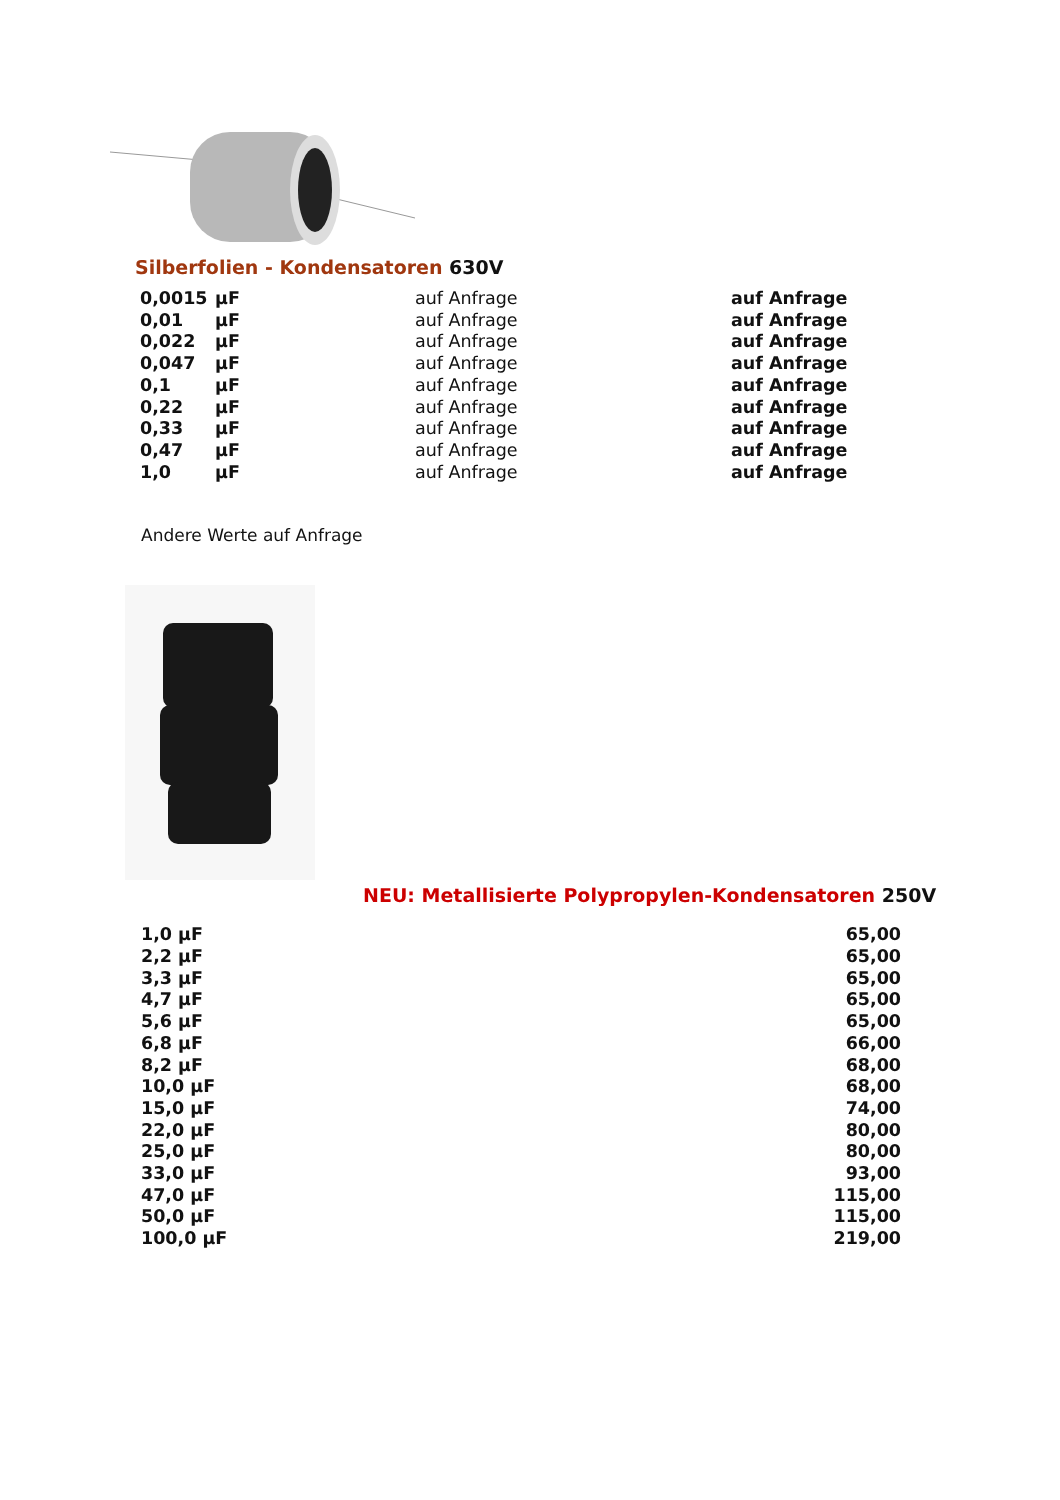Silberfolien - Kondensatoren 630V
| 0,0015 | µF | auf Anfrage | auf Anfrage |
| 0,01 | µF | auf Anfrage | auf Anfrage |
| 0,022 | µF | auf Anfrage | auf Anfrage |
| 0,047 | µF | auf Anfrage | auf Anfrage |
| 0,1 | µF | auf Anfrage | auf Anfrage |
| 0,22 | µF | auf Anfrage | auf Anfrage |
| 0,33 | µF | auf Anfrage | auf Anfrage |
| 0,47 | µF | auf Anfrage | auf Anfrage |
| 1,0 | µF | auf Anfrage | auf Anfrage |
Andere Werte auf Anfrage
NEU: Metallisierte Polypropylen-Kondensatoren 250V
| 1,0 µF | 65,00 |
| 2,2 µF | 65,00 |
| 3,3 µF | 65,00 |
| 4,7 µF | 65,00 |
| 5,6 µF | 65,00 |
| 6,8 µF | 66,00 |
| 8,2 µF | 68,00 |
| 10,0 µF | 68,00 |
| 15,0 µF | 74,00 |
| 22,0 µF | 80,00 |
| 25,0 µF | 80,00 |
| 33,0 µF | 93,00 |
| 47,0 µF | 115,00 |
| 50,0 µF | 115,00 |
| 100,0 µF | 219,00 |